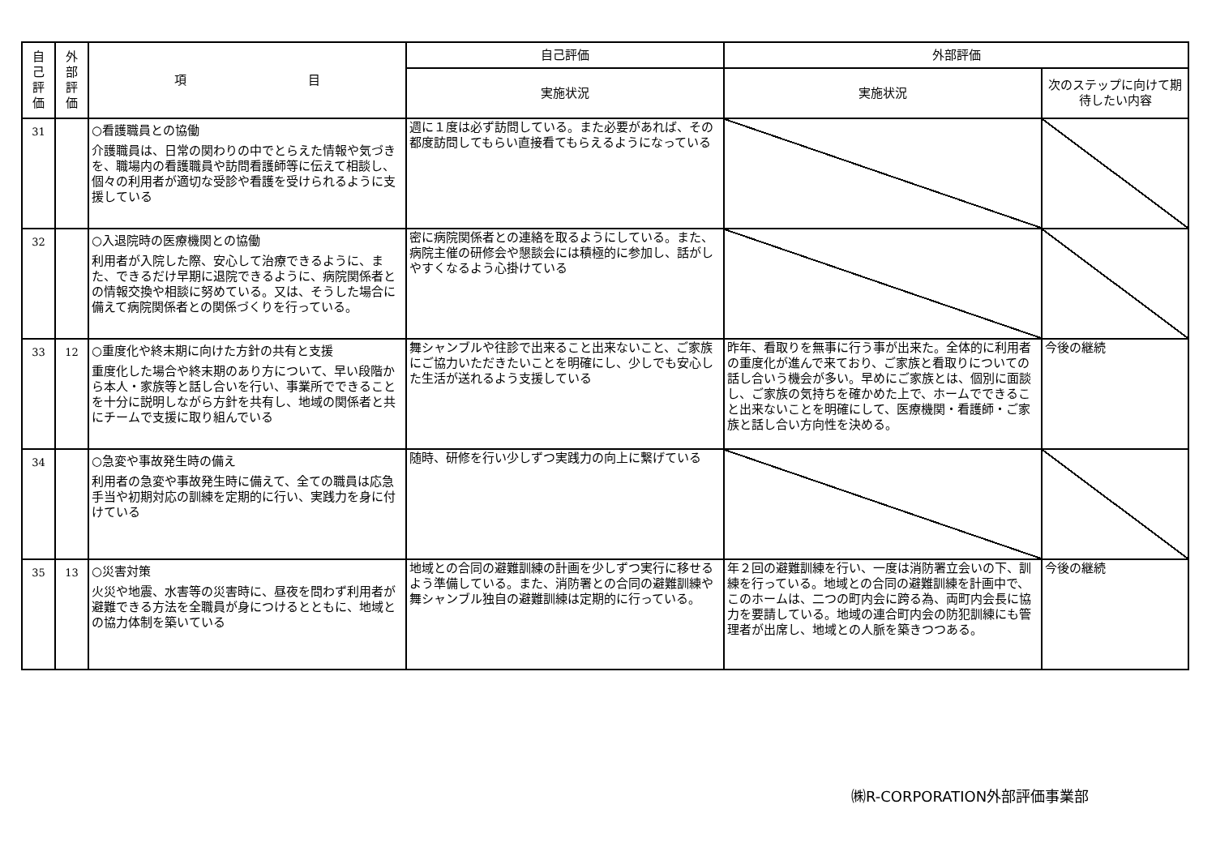| 自 己 評 価 | 外 部 評 価 | 項 目 | 自己評価 | 外部評価 | |
| --- | --- | --- | --- | --- | --- |
| | | | 実施状況 | 実施状況 | 次のステップに向けて期待したい内容 |
| 31 | | ○看護職員との協働 介護職員は、日常の関わりの中でとらえた情報や気づきを、職場内の看護職員や訪問看護師等に伝えて相談し、個々の利用者が適切な受診や看護を受けられるように支援している | 週に１度は必ず訪問している。また必要があれば、その都度訪問してもらい直接看てもらえるようになっている | | |
| 32 | | ○入退院時の医療機関との協働 利用者が入院した際、安心して治療できるように、また、できるだけ早期に退院できるように、病院関係者との情報交換や相談に努めている。又は、そうした場合に備えて病院関係者との関係づくりを行っている。 | 密に病院関係者との連絡を取るようにしている。また、病院主催の研修会や懇談会には積極的に参加し、話がしやすくなるよう心掛けている | | |
| 33 | 12 | ○重度化や終末期に向けた方針の共有と支援 重度化した場合や終末期のあり方について、早い段階から本人・家族等と話し合いを行い、事業所でできることを十分に説明しながら方針を共有し、地域の関係者と共にチームで支援に取り組んでいる | 舞シャンブルや往診で出来ること出来ないこと、ご家族にご協力いただきたいことを明確にし、少しでも安心した生活が送れるよう支援している | 昨年、看取りを無事に行う事が出来た。全体的に利用者の重度化が進んで来ており、ご家族と看取りについての話し合いう機会が多い。早めにご家族とは、個別に面談し、ご家族の気持ちを確かめた上で、ホームでできること出来ないことを明確にして、医療機関・看護師・ご家族と話し合い方向性を決める。 | 今後の継続 |
| 34 | | ○急変や事故発生時の備え 利用者の急変や事故発生時に備えて、全ての職員は応急手当や初期対応の訓練を定期的に行い、実践力を身に付けている | 随時、研修を行い少しずつ実践力の向上に繋げている | | |
| 35 | 13 | ○災害対策 火災や地震、水害等の災害時に、昼夜を問わず利用者が避難できる方法を全職員が身につけるとともに、地域との協力体制を築いている | 地域との合同の避難訓練の計画を少しずつ実行に移せるよう準備している。また、消防署との合同の避難訓練や舞シャンブル独自の避難訓練は定期的に行っている。 | 年２回の避難訓練を行い、一度は消防署立会いの下、訓練を行っている。地域との合同の避難訓練を計画中で、このホームは、二つの町内会に跨る為、両町内会長に協力を要請している。地域の連合町内会の防犯訓練にも管理者が出席し、地域との人脈を築きつつある。 | 今後の継続 |
㈱R-CORPORATION外部評価事業部